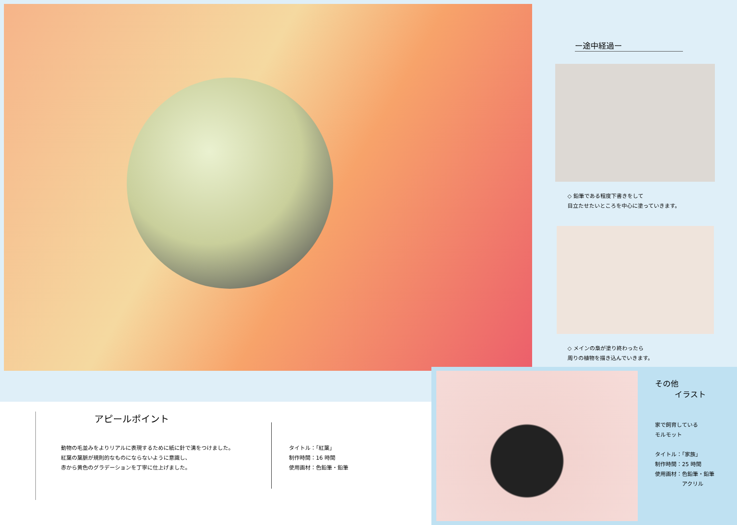ー途中経過ー
◇ 鉛筆である程度下書きをして
目立たせたいところを中心に塗っていきます。
◇ メインの梟が塗り終わったら
周りの植物を描き込んでいきます。
アピールポイント
動物の毛並みをよりリアルに表現するために紙に針で溝をつけました。
紅葉の葉脈が規則的なものにならないように意識し、
赤から黄色のグラデーションを丁寧に仕上げました。
タイトル：「紅葉」
制作時間：16 時間
使用画材：色鉛筆・鉛筆
その他
イラスト
家で飼育している
モルモット
タイトル：「家族」
制作時間：25 時間
使用画材：色鉛筆・鉛筆
　　　　　アクリル